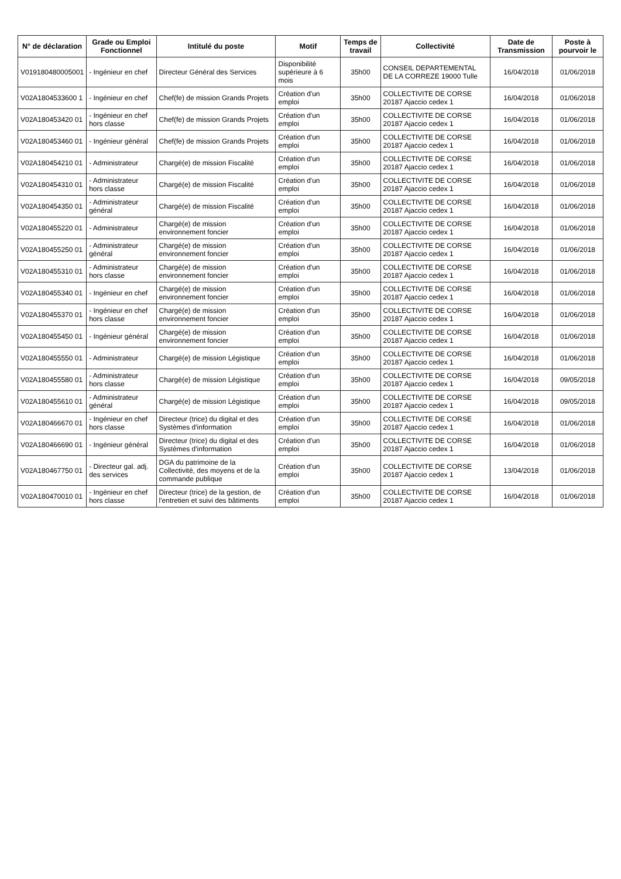| N° de déclaration | Grade ou Emploi Fonctionnel | Intitulé du poste | Motif | Temps de travail | Collectivité | Date de Transmission | Poste à pourvoir le |
| --- | --- | --- | --- | --- | --- | --- | --- |
| V019180480005001 | - Ingénieur en chef | Directeur Général des Services | Disponibilité supérieure à 6 mois | 35h00 | CONSEIL DEPARTEMENTAL DE LA CORREZE 19000 Tulle | 16/04/2018 | 01/06/2018 |
| V02A1804533600 1 | - Ingénieur en chef | Chef(fe) de mission Grands Projets | Création d'un emploi | 35h00 | COLLECTIVITE DE CORSE 20187 Ajaccio cedex 1 | 16/04/2018 | 01/06/2018 |
| V02A180453420 01 | - Ingénieur en chef hors classe | Chef(fe) de mission Grands Projets | Création d'un emploi | 35h00 | COLLECTIVITE DE CORSE 20187 Ajaccio cedex 1 | 16/04/2018 | 01/06/2018 |
| V02A180453460 01 | - Ingénieur général | Chef(fe) de mission Grands Projets | Création d'un emploi | 35h00 | COLLECTIVITE DE CORSE 20187 Ajaccio cedex 1 | 16/04/2018 | 01/06/2018 |
| V02A180454210 01 | - Administrateur | Chargé(e) de mission Fiscalité | Création d'un emploi | 35h00 | COLLECTIVITE DE CORSE 20187 Ajaccio cedex 1 | 16/04/2018 | 01/06/2018 |
| V02A180454310 01 | - Administrateur hors classe | Chargé(e) de mission Fiscalité | Création d'un emploi | 35h00 | COLLECTIVITE DE CORSE 20187 Ajaccio cedex 1 | 16/04/2018 | 01/06/2018 |
| V02A180454350 01 | - Administrateur général | Chargé(e) de mission Fiscalité | Création d'un emploi | 35h00 | COLLECTIVITE DE CORSE 20187 Ajaccio cedex 1 | 16/04/2018 | 01/06/2018 |
| V02A180455220 01 | - Administrateur | Chargé(e) de mission environnement foncier | Création d'un emploi | 35h00 | COLLECTIVITE DE CORSE 20187 Ajaccio cedex 1 | 16/04/2018 | 01/06/2018 |
| V02A180455250 01 | - Administrateur général | Chargé(e) de mission environnement foncier | Création d'un emploi | 35h00 | COLLECTIVITE DE CORSE 20187 Ajaccio cedex 1 | 16/04/2018 | 01/06/2018 |
| V02A180455310 01 | - Administrateur hors classe | Chargé(e) de mission environnement foncier | Création d'un emploi | 35h00 | COLLECTIVITE DE CORSE 20187 Ajaccio cedex 1 | 16/04/2018 | 01/06/2018 |
| V02A180455340 01 | - Ingénieur en chef | Chargé(e) de mission environnement foncier | Création d'un emploi | 35h00 | COLLECTIVITE DE CORSE 20187 Ajaccio cedex 1 | 16/04/2018 | 01/06/2018 |
| V02A180455370 01 | - Ingénieur en chef hors classe | Chargé(e) de mission environnement foncier | Création d'un emploi | 35h00 | COLLECTIVITE DE CORSE 20187 Ajaccio cedex 1 | 16/04/2018 | 01/06/2018 |
| V02A180455450 01 | - Ingénieur général | Chargé(e) de mission environnement foncier | Création d'un emploi | 35h00 | COLLECTIVITE DE CORSE 20187 Ajaccio cedex 1 | 16/04/2018 | 01/06/2018 |
| V02A180455550 01 | - Administrateur | Chargé(e) de mission Légistique | Création d'un emploi | 35h00 | COLLECTIVITE DE CORSE 20187 Ajaccio cedex 1 | 16/04/2018 | 01/06/2018 |
| V02A180455580 01 | - Administrateur hors classe | Chargé(e) de mission Légistique | Création d'un emploi | 35h00 | COLLECTIVITE DE CORSE 20187 Ajaccio cedex 1 | 16/04/2018 | 09/05/2018 |
| V02A180455610 01 | - Administrateur général | Chargé(e) de mission Légistique | Création d'un emploi | 35h00 | COLLECTIVITE DE CORSE 20187 Ajaccio cedex 1 | 16/04/2018 | 09/05/2018 |
| V02A180466670 01 | - Ingénieur en chef hors classe | Directeur (trice) du digital et des Systèmes d'information | Création d'un emploi | 35h00 | COLLECTIVITE DE CORSE 20187 Ajaccio cedex 1 | 16/04/2018 | 01/06/2018 |
| V02A180466690 01 | - Ingénieur général | Directeur (trice) du digital et des Systèmes d'information | Création d'un emploi | 35h00 | COLLECTIVITE DE CORSE 20187 Ajaccio cedex 1 | 16/04/2018 | 01/06/2018 |
| V02A180467750 01 | - Directeur gal. adj. des services | DGA du patrimoine de la Collectivité, des moyens et de la commande publique | Création d'un emploi | 35h00 | COLLECTIVITE DE CORSE 20187 Ajaccio cedex 1 | 13/04/2018 | 01/06/2018 |
| V02A180470010 01 | - Ingénieur en chef hors classe | Directeur (trice) de la gestion, de l'entretien et suivi des bâtiments | Création d'un emploi | 35h00 | COLLECTIVITE DE CORSE 20187 Ajaccio cedex 1 | 16/04/2018 | 01/06/2018 |